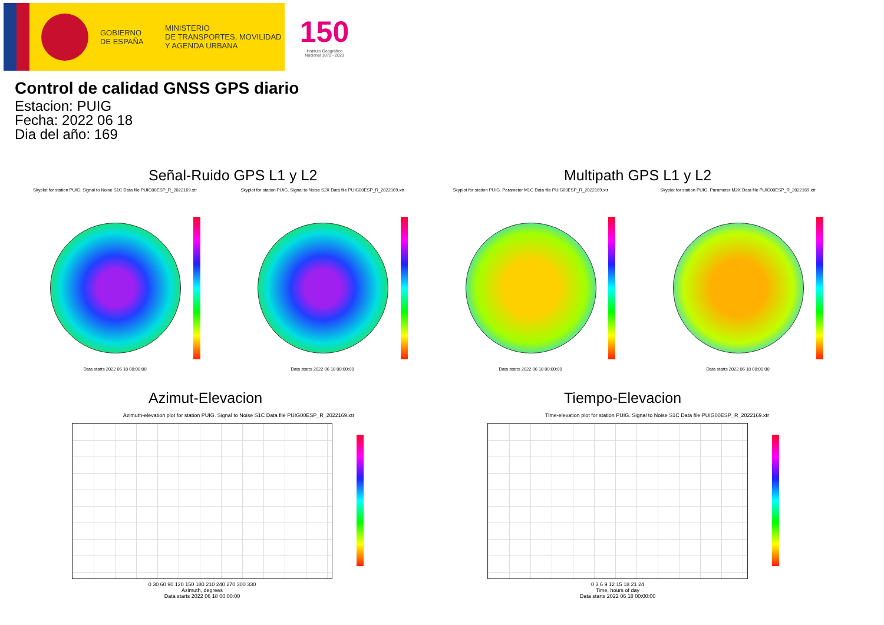GOBIERNO
DE ESPAÑA
MINISTERIO
DE TRANSPORTES, MOVILIDAD
Y AGENDA URBANA
150
Instituto Geográfico Nacional 1870 - 2020
Control de calidad GNSS GPS diario
Estacion: PUIG
Fecha: 2022 06 18
Dia del año: 169
Señal-Ruido GPS L1 y L2 Multipath GPS L1 y L2
Skyplot for station PUIG. Signal to Noise S1C Data file PUIG00ESP_R_2022169.xtr
Skyplot for station PUIG. Signal to Noise S2X Data file PUIG00ESP_R_2022169.xtr
Skyplot for station PUIG. Parameter M1C Data file PUIG00ESP_R_2022169.xtr Skyplot for station PUIG. Parameter M2X Data file PUIG00ESP_R_2022169.xtr
Data starts 2022 06 18 00:00:00 Data starts 2022 06 18 00:00:00 Data starts 2022 06 18 00:00:00 Data starts 2022 06 18 00:00:00
Azimut-Elevacion Tiempo-Elevacion
Azimuth-elevation plot for station PUIG. Signal to Noise S1C Data file PUIG00ESP_R_2022169.xtr
Time-elevation plot for station PUIG. Signal to Noise S1C Data file PUIG00ESP_R_2022169.xtr
0 30 60 90 120 150 180 210 240 270 300 330
Azimuth, degrees
Data starts 2022 06 18 00:00:00
0 3 6 9 12 15 18 21 24
Time, hours of day
Data starts 2022 06 18 00:00:00